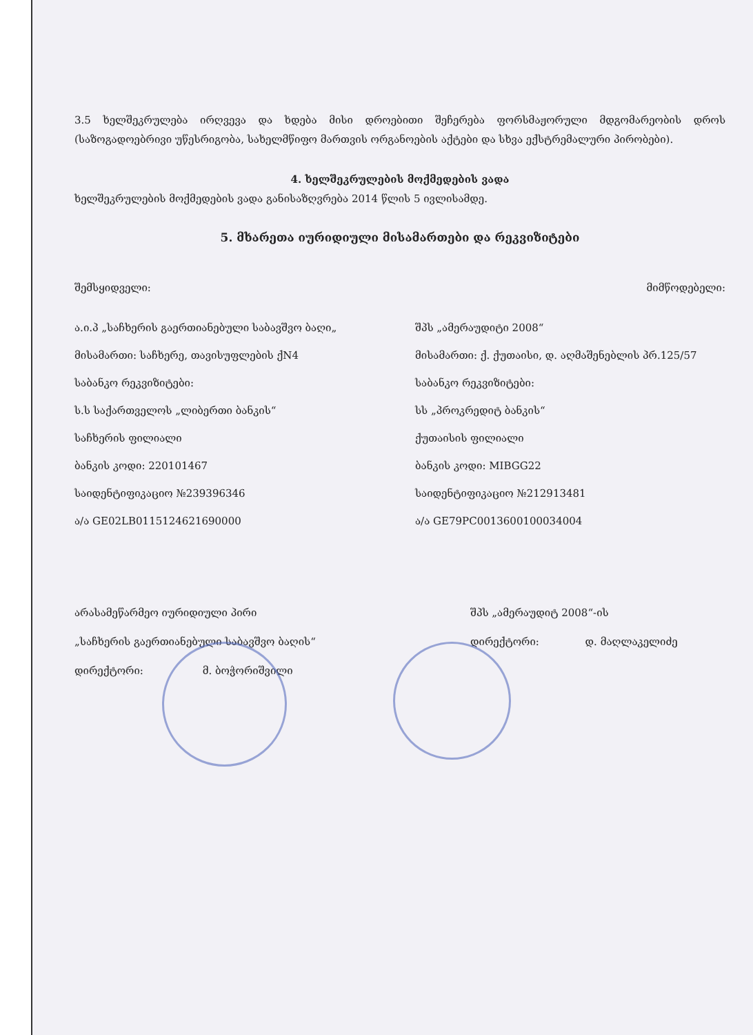3.5 ხელშეკრულება ირღვევა და ხდება მისი დროებითი შეჩერება ფორსმაჟორული მდგომარეობის დროს (საზოგადოებრივი უწესრიგობა, სახელმწიფო მართვის ორგანოების აქტები და სხვა ექსტრემალური პირობები).
4. ხელშეკრულების მოქმედების ვადა
ხელშეკრულების მოქმედების ვადა განისაზღვრება 2014 წლის 5 ივლისამდე.
5. მხარეთა იურიდიული მისამართები და რეკვიზიტები
შემსყიდველი: მიმწოდებელი:
ა.ი.პ „საჩხერის გაერთიანებული საბავშვო ბაღი„ შპს „ამერაუდიტი 2008“
მისამართი: საჩხერე, თავისუფლების ქN4 მისამართი: ქ. ქუთაისი, დ. აღმაშენებლის პრ.125/57
საბანკო რეკვიზიტები: საბანკო რეკვიზიტები:
ს.ს საქართველოს „ლიბერთი ბანკის“ სს „პროკრედიტ ბანკის“
საჩხერის ფილიალი ქუთაისის ფილიალი
ბანკის კოდი: 220101467 ბანკის კოდი: MIBGG22
საიდენტიფიკაციო №239396346 საიდენტიფიკაციო №212913481
ა/ა GE02LB0115124621690000 ა/ა GE79PC0013600100034004
არასამეწარმეო იურიდიული პირი
„საჩხერის გაერთიანებული საბავშვო ბაღის“
დირექტორი: მ. ბოჭორიშვილი
შპს „ამერაუდიტ 2008“-ის
დირექტორი: დ. მაღლაკელიძე